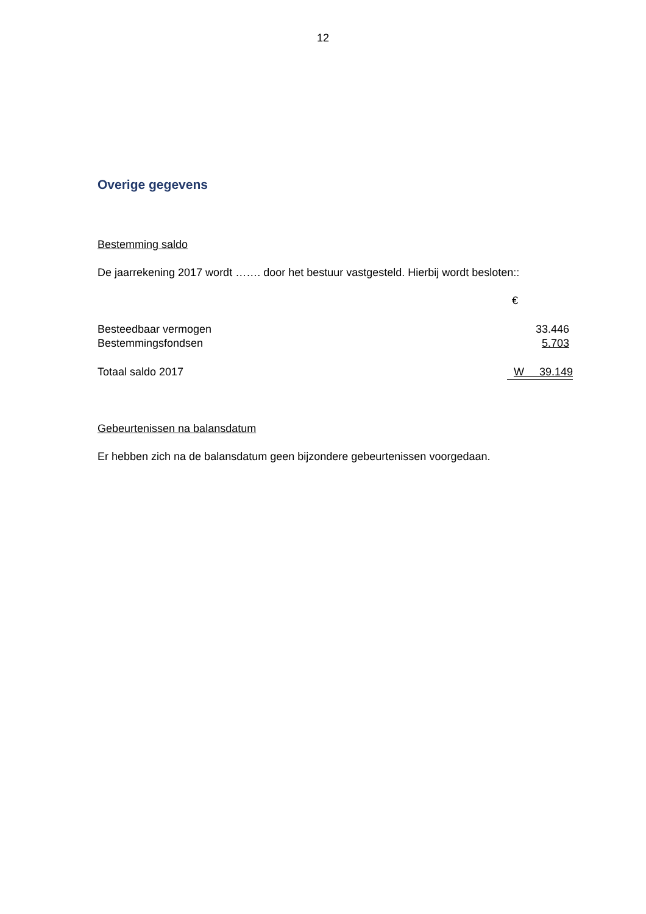12
Overige gegevens
Bestemming saldo
De jaarrekening 2017 wordt ……. door het bestuur vastgesteld. Hierbij wordt besloten::
| | € |
| Besteedbaar vermogen | 33.446 |
| Bestemmingsfondsen | 5.703 |
| Totaal saldo 2017 | W 39.149 |
Gebeurtenissen na balansdatum
Er hebben zich na de balansdatum geen bijzondere gebeurtenissen voorgedaan.